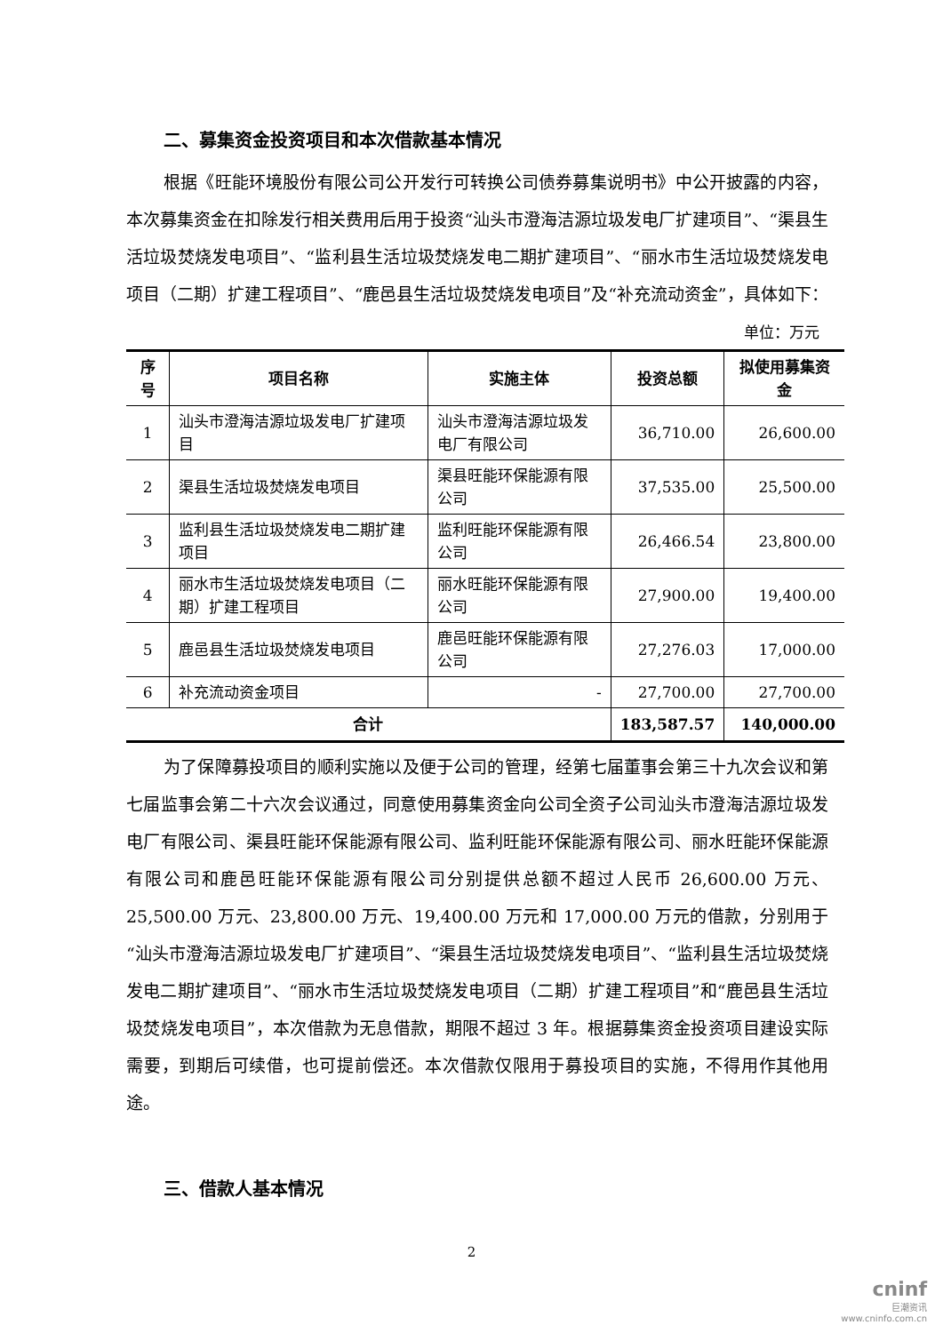二、募集资金投资项目和本次借款基本情况
根据《旺能环境股份有限公司公开发行可转换公司债券募集说明书》中公开披露的内容，本次募集资金在扣除发行相关费用后用于投资“汕头市澄海洁源垃圾发电厂扩建项目”、“渠县生活垃圾焚烧发电项目”、“监利县生活垃圾焚烧发电二期扩建项目”、“丽水市生活垃圾焚烧发电项目（二期）扩建工程项目”、“鹿邑县生活垃圾焚烧发电项目”及“补充流动资金”，具体如下：
单位：万元
| 序号 | 项目名称 | 实施主体 | 投资总额 | 拟使用募集资金 |
| --- | --- | --- | --- | --- |
| 1 | 汕头市澄海洁源垃圾发电厂扩建项目 | 汕头市澄海洁源垃圾发电厂有限公司 | 36,710.00 | 26,600.00 |
| 2 | 渠县生活垃圾焚烧发电项目 | 渠县旺能环保能源有限公司 | 37,535.00 | 25,500.00 |
| 3 | 监利县生活垃圾焚烧发电二期扩建项目 | 监利旺能环保能源有限公司 | 26,466.54 | 23,800.00 |
| 4 | 丽水市生活垃圾焚烧发电项目（二期）扩建工程项目 | 丽水旺能环保能源有限公司 | 27,900.00 | 19,400.00 |
| 5 | 鹿邑县生活垃圾焚烧发电项目 | 鹿邑旺能环保能源有限公司 | 27,276.03 | 17,000.00 |
| 6 | 补充流动资金项目 | - | 27,700.00 | 27,700.00 |
| 合计 | | | 183,587.57 | 140,000.00 |
为了保障募投项目的顺利实施以及便于公司的管理，经第七届董事会第三十九次会议和第七届监事会第二十六次会议通过，同意使用募集资金向公司全资子公司汕头市澄海洁源垃圾发电厂有限公司、渠县旺能环保能源有限公司、监利旺能环保能源有限公司、丽水旺能环保能源有限公司和鹿邑旺能环保能源有限公司分别提供总额不超过人民币 26,600.00 万元、25,500.00 万元、23,800.00 万元、19,400.00 万元和 17,000.00 万元的借款，分别用于“汕头市澄海洁源垃圾发电厂扩建项目”、“渠县生活垃圾焚烧发电项目”、“监利县生活垃圾焚烧发电二期扩建项目”、“丽水市生活垃圾焚烧发电项目（二期）扩建工程项目”和“鹿邑县生活垃圾焚烧发电项目”，本次借款为无息借款，期限不超过 3 年。根据募集资金投资项目建设实际需要，到期后可续借，也可提前偿还。本次借款仅限用于募投项目的实施，不得用作其他用途。
三、借款人基本情况
2
cninf
巨潮资讯
www.cninfo.com.cn